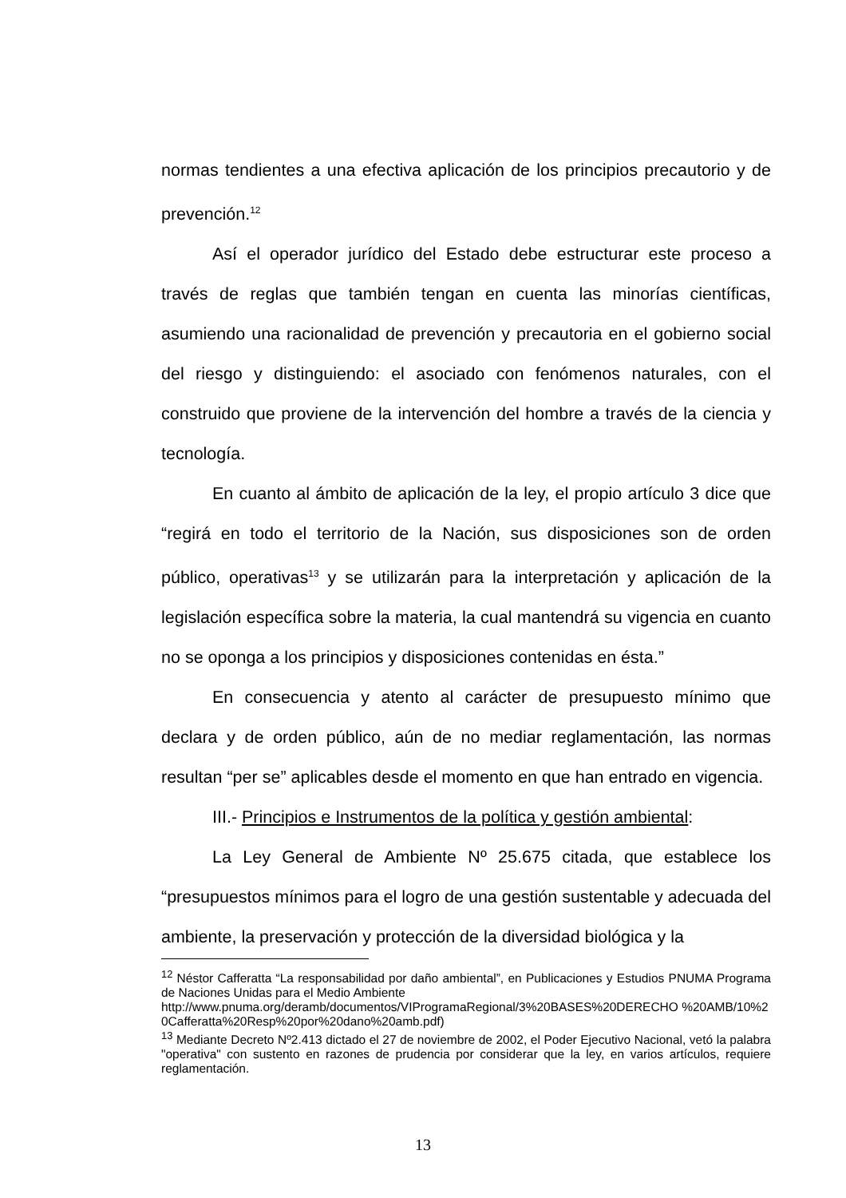normas tendientes a una efectiva aplicación de los principios precautorio y de prevención.<sup>12</sup>
Así el operador jurídico del Estado debe estructurar este proceso a través de reglas que también tengan en cuenta las minorías científicas, asumiendo una racionalidad de prevención y precautoria en el gobierno social del riesgo y distinguiendo: el asociado con fenómenos naturales, con el construido que proviene de la intervención del hombre a través de la ciencia y tecnología.
En cuanto al ámbito de aplicación de la ley, el propio artículo 3 dice que “regirá en todo el territorio de la Nación, sus disposiciones son de orden público, operativas<sup>13</sup> y se utilizarán para la interpretación y aplicación de la legislación específica sobre la materia, la cual mantendrá su vigencia en cuanto no se oponga a los principios y disposiciones contenidas en ésta.”
En consecuencia y atento al carácter de presupuesto mínimo que declara y de orden público, aún de no mediar reglamentación, las normas resultan “per se” aplicables desde el momento en que han entrado en vigencia.
III.- Principios e Instrumentos de la política y gestión ambiental:
La Ley General de Ambiente Nº 25.675 citada, que establece los “presupuestos mínimos para el logro de una gestión sustentable y adecuada del ambiente, la preservación y protección de la diversidad biológica y la
<sup>12</sup> Néstor Cafferatta “La responsabilidad por daño ambiental”, en Publicaciones y Estudios PNUMA Programa de Naciones Unidas para el Medio Ambiente
http://www.pnuma.org/deramb/documentos/VIProgramaRegional/3%20BASES%20DERECHO %20AMB/10%20Cafferatta%20Resp%20por%20dano%20amb.pdf)
<sup>13</sup> Mediante Decreto Nº2.413 dictado el 27 de noviembre de 2002, el Poder Ejecutivo Nacional, vetó la palabra "operativa" con sustento en razones de prudencia por considerar que la ley, en varios artículos, requiere reglamentación.
13